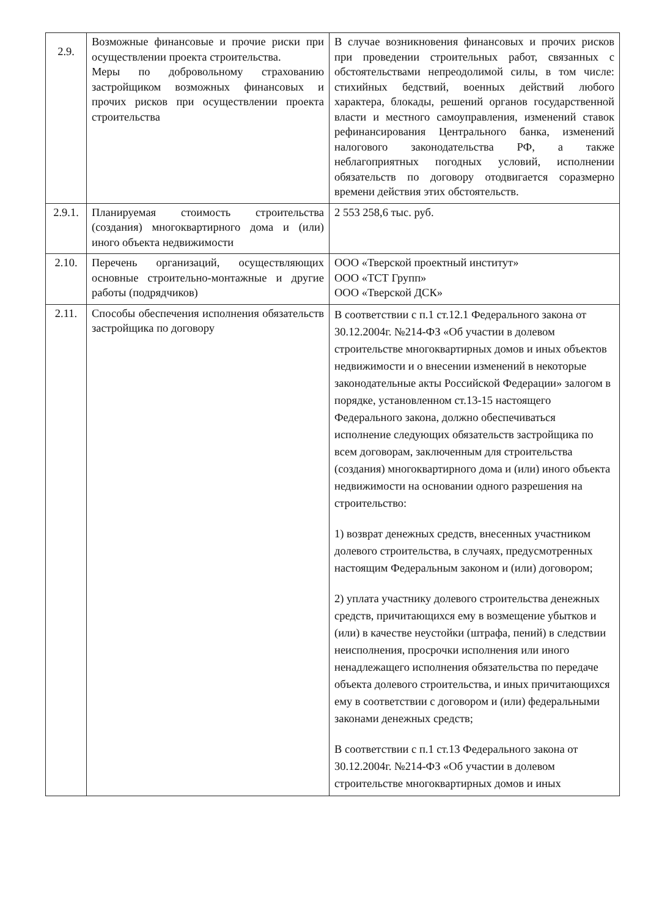| 2.9. | Возможные финансовые и прочие риски при осуществлении проекта строительства. Меры по добровольному страхованию застройщиком возможных финансовых и прочих рисков при осуществлении проекта строительства | В случае возникновения финансовых и прочих рисков при проведении строительных работ, связанных с обстоятельствами непреодолимой силы, в том числе: стихийных бедствий, военных действий любого характера, блокады, решений органов государственной власти и местного самоуправления, изменений ставок рефинансирования Центрального банка, изменений налогового законодательства РФ, а также неблагоприятных погодных условий, исполнении обязательств по договору отодвигается соразмерно времени действия этих обстоятельств. |
| 2.9.1. | Планируемая стоимость строительства (создания) многоквартирного дома и (или) иного объекта недвижимости | 2 553 258,6 тыс. руб. |
| 2.10. | Перечень организаций, осуществляющих основные строительно-монтажные и другие работы (подрядчиков) | ООО «Тверской проектный институт» ООО «ТСТ Групп» ООО «Тверской ДСК» |
| 2.11. | Способы обеспечения исполнения обязательств застройщика по договору | В соответствии с п.1 ст.12.1 Федерального закона от 30.12.2004г. №214-ФЗ «Об участии в долевом строительстве многоквартирных домов и иных объектов недвижимости и о внесении изменений в некоторые законодательные акты Российской Федерации» залогом в порядке, установленном ст.13-15 настоящего Федерального закона, должно обеспечиваться исполнение следующих обязательств застройщика по всем договорам, заключенным для строительства (создания) многоквартирного дома и (или) иного объекта недвижимости на основании одного разрешения на строительство: 1) возврат денежных средств, внесенных участником долевого строительства, в случаях, предусмотренных настоящим Федеральным законом и (или) договором; 2) уплата участнику долевого строительства денежных средств, причитающихся ему в возмещение убытков и (или) в качестве неустойки (штрафа, пений) в следствии неисполнения, просрочки исполнения или иного ненадлежащего исполнения обязательства по передаче объекта долевого строительства, и иных причитающихся ему в соответствии с договором и (или) федеральными законами денежных средств; В соответствии с п.1 ст.13 Федерального закона от 30.12.2004г. №214-ФЗ «Об участии в долевом строительстве многоквартирных домов и иных |